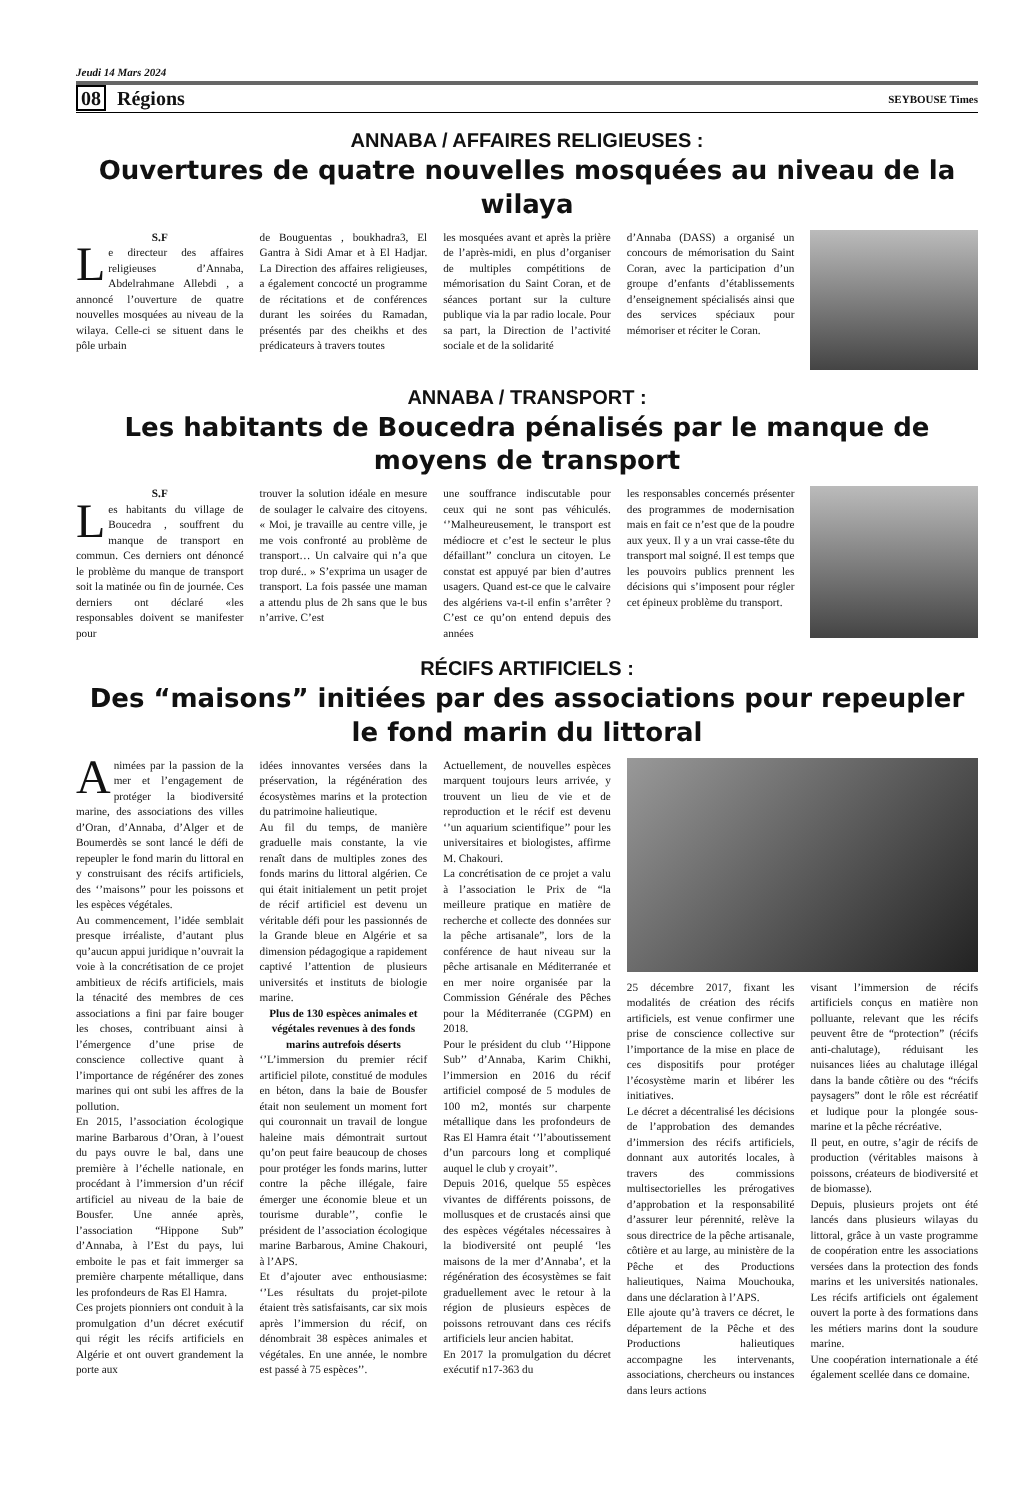Jeudi 14 Mars 2024
08 Régions
SEYBOUSE Times
ANNABA / AFFAIRES RELIGIEUSES :
Ouvertures de quatre nouvelles mosquées au niveau de la wilaya
S.F
Le directeur des affaires religieuses d’Annaba, Abdelrahmane Allebdi , a annoncé l’ouverture de quatre nouvelles mosquées au niveau de la wilaya. Celle-ci se situent dans le pôle urbain
de Bouguentas , boukhadra3, El Gantra à Sidi Amar et à El Hadjar. La Direction des affaires religieuses, a également concocté un programme de récitations et de conférences durant les soirées du Ramadan, présentés par des cheikhs et des prédicateurs à travers toutes
les mosquées avant et après la prière de l’après-midi, en plus d’organiser de multiples compétitions de mémorisation du Saint Coran, et de séances portant sur la culture publique via la par radio locale. Pour sa part, la Direction de l’activité sociale et de la solidarité
d’Annaba (DASS) a organisé un concours de mémorisation du Saint Coran, avec la participation d’un groupe d’enfants d’établissements d’enseignement spécialisés ainsi que des services spéciaux pour mémoriser et réciter le Coran.
ANNABA / TRANSPORT :
Les habitants de Boucedra pénalisés par le manque de moyens de transport
S.F
Les habitants du village de Boucedra , souffrent du manque de transport en commun. Ces derniers ont dénoncé le problème du manque de transport soit la matinée ou fin de journée. Ces derniers ont déclaré «les responsables doivent se manifester pour
trouver la solution idéale en mesure de soulager le calvaire des citoyens. « Moi, je travaille au centre ville, je me vois confronté au problème de transport… Un calvaire qui n’a que trop duré.. » S’exprima un usager de transport. La fois passée une maman a attendu plus de 2h sans que le bus n’arrive. C’est
une souffrance indiscutable pour ceux qui ne sont pas véhiculés. ‘’Malheureusement, le transport est médiocre et c’est le secteur le plus défaillant’’ conclura un citoyen. Le constat est appuyé par bien d’autres usagers. Quand est-ce que le calvaire des algériens va-t-il enfin s’arrêter ? C’est ce qu’on entend depuis des années
les responsables concernés présenter des programmes de modernisation mais en fait ce n’est que de la poudre aux yeux. Il y a un vrai casse-tête du transport mal soigné. Il est temps que les pouvoirs publics prennent les décisions qui s’imposent pour régler cet épineux problème du transport.
RÉCIFS ARTIFICIELS :
Des “maisons” initiées par des associations pour repeupler le fond marin du littoral
Animées par la passion de la mer et l’engagement de protéger la biodiversité marine, des associations des villes d’Oran, d’Annaba, d’Alger et de Boumerdès se sont lancé le défi de repeupler le fond marin du littoral en y construisant des récifs artificiels, des ‘’maisons’’ pour les poissons et les espèces végétales.
Au commencement, l’idée semblait presque irréaliste, d’autant plus qu’aucun appui juridique n’ouvrait la voie à la concrétisation de ce projet ambitieux de récifs artificiels, mais la ténacité des membres de ces associations a fini par faire bouger les choses, contribuant ainsi à l’émergence d’une prise de conscience collective quant à l’importance de régénérer des zones marines qui ont subi les affres de la pollution.
En 2015, l’association écologique marine Barbarous d’Oran, à l’ouest du pays ouvre le bal, dans une première à l’échelle nationale, en procédant à l’immersion d’un récif artificiel au niveau de la baie de Bousfer. Une année après, l’association “Hippone Sub” d’Annaba, à l’Est du pays, lui emboite le pas et fait immerger sa première charpente métallique, dans les profondeurs de Ras El Hamra.
Ces projets pionniers ont conduit à la promulgation d’un décret exécutif qui régit les récifs artificiels en Algérie et ont ouvert grandement la porte aux
idées innovantes versées dans la préservation, la régénération des écosystèmes marins et la protection du patrimoine halieutique.
Au fil du temps, de manière graduelle mais constante, la vie renaît dans de multiples zones des fonds marins du littoral algérien. Ce qui était initialement un petit projet de récif artificiel est devenu un véritable défi pour les passionnés de la Grande bleue en Algérie et sa dimension pédagogique a rapidement captivé l’attention de plusieurs universités et instituts de biologie marine.
Plus de 130 espèces animales et végétales revenues à des fonds marins autrefois déserts
‘’L’immersion du premier récif artificiel pilote, constitué de modules en béton, dans la baie de Bousfer était non seulement un moment fort qui couronnait un travail de longue haleine mais démontrait surtout qu’on peut faire beaucoup de choses pour protéger les fonds marins, lutter contre la pêche illégale, faire émerger une économie bleue et un tourisme durable’’, confie le président de l’association écologique marine Barbarous, Amine Chakouri, à l’APS.
Et d’ajouter avec enthousiasme: ‘’Les résultats du projet-pilote étaient très satisfaisants, car six mois après l’immersion du récif, on dénombrait 38 espèces animales et végétales. En une année, le nombre est passé à 75 espèces’’.
Actuellement, de nouvelles espèces marquent toujours leurs arrivée, y trouvent un lieu de vie et de reproduction et le récif est devenu ‘’un aquarium scientifique’’ pour les universitaires et biologistes, affirme M. Chakouri.
La concrétisation de ce projet a valu à l’association le Prix de “la meilleure pratique en matière de recherche et collecte des données sur la pêche artisanale”, lors de la conférence de haut niveau sur la pêche artisanale en Méditerranée et en mer noire organisée par la Commission Générale des Pêches pour la Méditerranée (CGPM) en 2018.
Pour le président du club ‘’Hippone Sub’’ d’Annaba, Karim Chikhi, l’immersion en 2016 du récif artificiel composé de 5 modules de 100 m2, montés sur charpente métallique dans les profondeurs de Ras El Hamra était ‘’l’aboutissement d’un parcours long et compliqué auquel le club y croyait’’.
Depuis 2016, quelque 55 espèces vivantes de différents poissons, de mollusques et de crustacés ainsi que des espèces végétales nécessaires à la biodiversité ont peuplé ‘les maisons de la mer d’Annaba’, et la régénération des écosystèmes se fait graduellement avec le retour à la région de plusieurs espèces de poissons retrouvant dans ces récifs artificiels leur ancien habitat.
En 2017 la promulgation du décret exécutif n17-363 du
25 décembre 2017, fixant les modalités de création des récifs artificiels, est venue confirmer une prise de conscience collective sur l’importance de la mise en place de ces dispositifs pour protéger l’écosystème marin et libérer les initiatives.
Le décret a décentralisé les décisions de l’approbation des demandes d’immersion des récifs artificiels, donnant aux autorités locales, à travers des commissions multisectorielles les prérogatives d’approbation et la responsabilité d’assurer leur pérennité, relève la sous directrice de la pêche artisanale, côtière et au large, au ministère de la Pêche et des Productions halieutiques, Naima Mouchouka, dans une déclaration à l’APS.
Elle ajoute qu’à travers ce décret, le département de la Pêche et des Productions halieutiques accompagne les intervenants, associations, chercheurs ou instances dans leurs actions
visant l’immersion de récifs artificiels conçus en matière non polluante, relevant que les récifs peuvent être de “protection” (récifs anti-chalutage), réduisant les nuisances liées au chalutage illégal dans la bande côtière ou des “récifs paysagers” dont le rôle est récréatif et ludique pour la plongée sous-marine et la pêche récréative.
Il peut, en outre, s’agir de récifs de production (véritables maisons à poissons, créateurs de biodiversité et de biomasse).
Depuis, plusieurs projets ont été lancés dans plusieurs wilayas du littoral, grâce à un vaste programme de coopération entre les associations versées dans la protection des fonds marins et les universités nationales. Les récifs artificiels ont également ouvert la porte à des formations dans les métiers marins dont la soudure marine.
Une coopération internationale a été également scellée dans ce domaine.